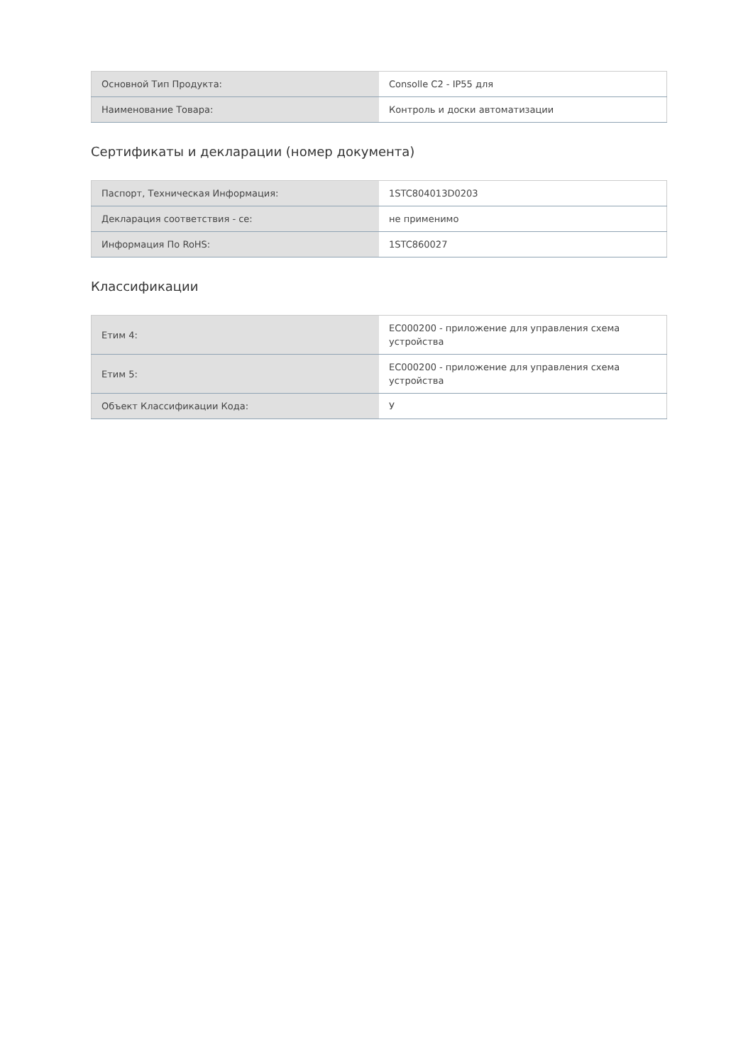| Основной Тип Продукта: | Consolle C2 - IP55 для |
| Наименование Товара: | Контроль и доски автоматизации |
Сертификаты и декларации (номер документа)
| Паспорт, Техническая Информация: | 1STC804013D0203 |
| Декларация соответствия - ce: | не применимо |
| Информация По RoHS: | 1STC860027 |
Классификации
| Етим 4: | EC000200 - приложение для управления схема устройства |
| Етим 5: | EC000200 - приложение для управления схема устройства |
| Объект Классификации Кода: | У |